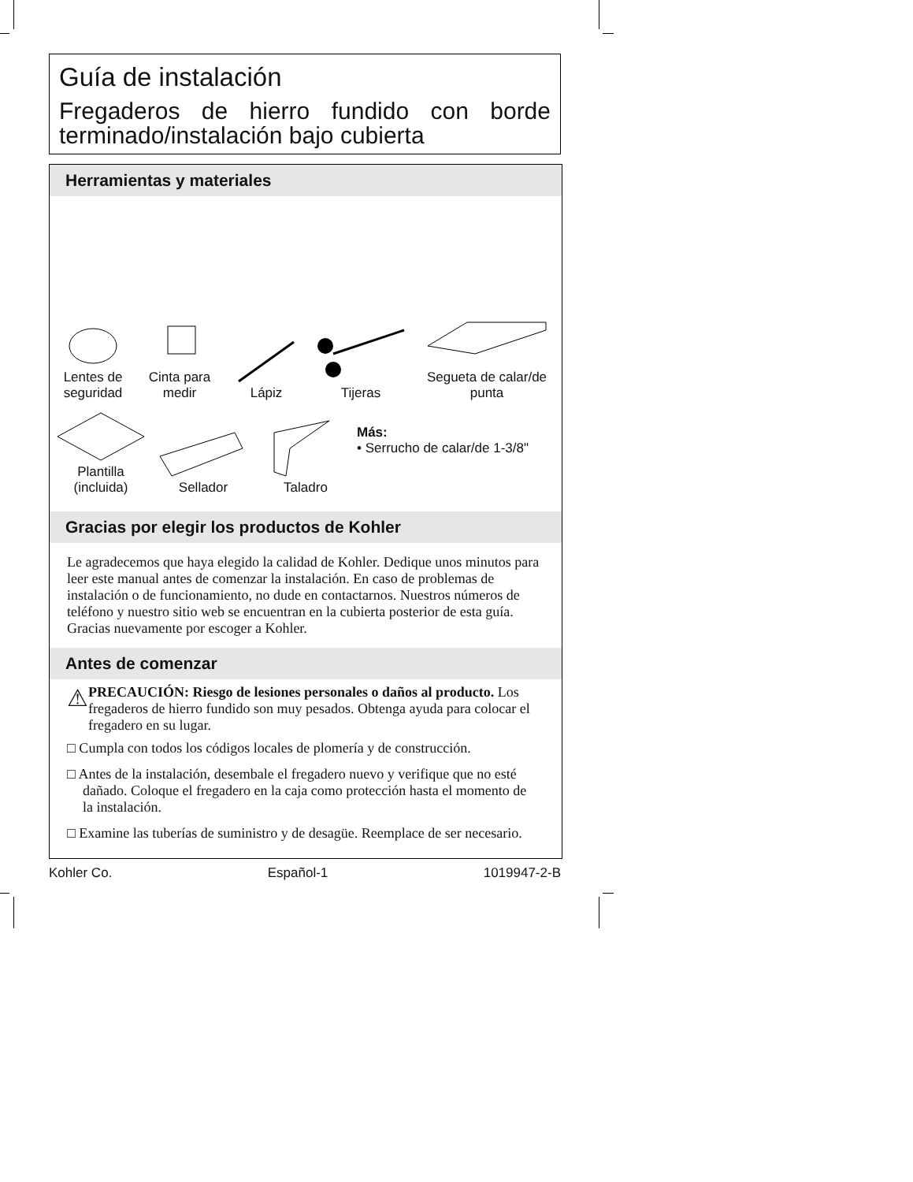Guía de instalación
Fregaderos de hierro fundido con borde terminado/instalación bajo cubierta
Herramientas y materiales
Lentes de seguridad
Cinta para medir
Lápiz
Tijeras
Segueta de calar/de punta
Plantilla (incluida)
Sellador Taladro
Más:
• Serrucho de calar/de 1-3/8"
Gracias por elegir los productos de Kohler
Le agradecemos que haya elegido la calidad de Kohler. Dedique unos minutos para leer este manual antes de comenzar la instalación. En caso de problemas de instalación o de funcionamiento, no dude en contactarnos. Nuestros números de teléfono y nuestro sitio web se encuentran en la cubierta posterior de esta guía. Gracias nuevamente por escoger a Kohler.
Antes de comenzar
⚠
PRECAUCIÓN: Riesgo de lesiones personales o daños al producto. Los fregaderos de hierro fundido son muy pesados. Obtenga ayuda para colocar el fregadero en su lugar.
□ Cumpla con todos los códigos locales de plomería y de construcción.
□ Antes de la instalación, desembale el fregadero nuevo y verifique que no esté dañado. Coloque el fregadero en la caja como protección hasta el momento de la instalación.
□ Examine las tuberías de suministro y de desagüe. Reemplace de ser necesario.
Kohler Co. Español-1 1019947-2-B